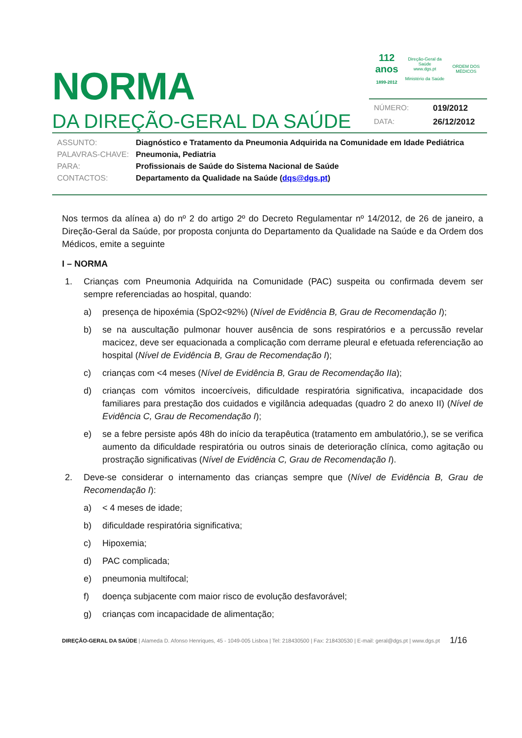NORMA
DA DIREÇÃO-GERAL DA SAÚDE
112 anos
1899-2012 Direção-Geral da Saúde
www.dgs.pt
Ministério da Saúde ORDEM DOS MÉDICOS
NÚMERO: 019/2012
DATA: 26/12/2012
ASSUNTO: Diagnóstico e Tratamento da Pneumonia Adquirida na Comunidade em Idade Pediátrica
PALAVRAS-CHAVE: Pneumonia, Pediatria
PARA: Profissionais de Saúde do Sistema Nacional de Saúde
CONTACTOS: Departamento da Qualidade na Saúde (dqs@dgs.pt)
Nos termos da alínea a) do nº 2 do artigo 2º do Decreto Regulamentar nº 14/2012, de 26 de janeiro, a Direção-Geral da Saúde, por proposta conjunta do Departamento da Qualidade na Saúde e da Ordem dos Médicos, emite a seguinte
I – NORMA
1. Crianças com Pneumonia Adquirida na Comunidade (PAC) suspeita ou confirmada devem ser sempre referenciadas ao hospital, quando:
a) presença de hipoxémia (SpO2<92%) (Nível de Evidência B, Grau de Recomendação I);
b) se na auscultação pulmonar houver ausência de sons respiratórios e a percussão revelar macicez, deve ser equacionada a complicação com derrame pleural e efetuada referenciação ao hospital (Nível de Evidência B, Grau de Recomendação I);
c) crianças com <4 meses (Nível de Evidência B, Grau de Recomendação IIa);
d) crianças com vómitos incoercíveis, dificuldade respiratória significativa, incapacidade dos familiares para prestação dos cuidados e vigilância adequadas (quadro 2 do anexo II) (Nível de Evidência C, Grau de Recomendação I);
e) se a febre persiste após 48h do início da terapêutica (tratamento em ambulatório,), se se verifica aumento da dificuldade respiratória ou outros sinais de deterioração clínica, como agitação ou prostração significativas (Nível de Evidência C, Grau de Recomendação I).
2. Deve-se considerar o internamento das crianças sempre que (Nível de Evidência B, Grau de Recomendação I):
a) < 4 meses de idade;
b) dificuldade respiratória significativa;
c) Hipoxemia;
d) PAC complicada;
e) pneumonia multifocal;
f) doença subjacente com maior risco de evolução desfavorável;
g) crianças com incapacidade de alimentação;
DIREÇÃO-GERAL DA SAÚDE | Alameda D. Afonso Henriques, 45 - 1049-005 Lisboa | Tel: 218430500 | Fax: 218430530 | E-mail: geral@dgs.pt | www.dgs.pt
1/16